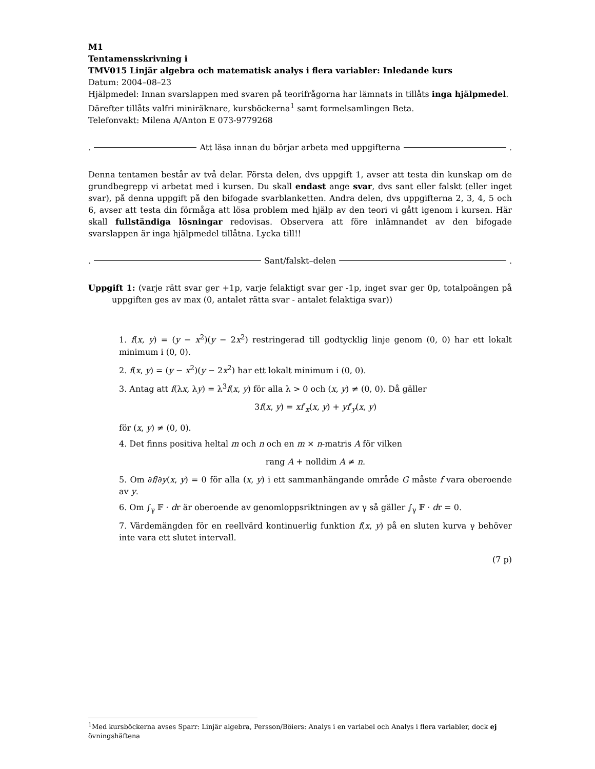M1
Tentamensskrivning i
TMV015 Linjär algebra och matematisk analys i flera variabler: Inledande kurs
Datum: 2004–08–23
Hjälpmedel: Innan svarslappen med svaren på teorifrågorna har lämnats in tillåts inga hjälpmedel. Därefter tillåts valfri miniräknare, kursböckerna<sup>1</sup> samt formelsamlingen Beta.
Telefonvakt: Milena A/Anton E 073-9779268
. Att läsa innan du börjar arbeta med uppgifterna .
Denna tentamen består av två delar. Första delen, dvs uppgift 1, avser att testa din kunskap om de grundbegrepp vi arbetat med i kursen. Du skall endast ange svar, dvs sant eller falskt (eller inget svar), på denna uppgift på den bifogade svarblanketten. Andra delen, dvs uppgifterna 2, 3, 4, 5 och 6, avser att testa din förmåga att lösa problem med hjälp av den teori vi gått igenom i kursen. Här skall fullständiga lösningar redovisas. Observera att före inlämnandet av den bifogade svarslappen är inga hjälpmedel tillåtna. Lycka till!!
. Sant/falskt–delen .
Uppgift 1: (varje rätt svar ger +1p, varje felaktigt svar ger -1p, inget svar ger 0p, totalpoängen på uppgiften ges av max (0, antalet rätta svar - antalet felaktiga svar))
1. f(x, y) = (y − x<sup>2</sup>)(y − 2x<sup>2</sup>) restringerad till godtycklig linje genom (0, 0) har ett lokalt minimum i (0, 0).
2. f(x, y) = (y − x<sup>2</sup>)(y − 2x<sup>2</sup>) har ett lokalt minimum i (0, 0).
3. Antag att f(λx, λy) = λ<sup>3</sup>f(x, y) för alla λ > 0 och (x, y) ≠ (0, 0). Då gäller
3f(x, y) = xf′<sub>x</sub>(x, y) + yf′<sub>y</sub>(x, y)
för (x, y) ≠ (0, 0).
4. Det finns positiva heltal m och n och en m × n-matris A för vilken
rang A + nolldim A ≠ n.
5. Om ∂f/∂y(x, y) = 0 för alla (x, y) i ett sammanhängande område G måste f vara oberoende av y.
6. Om ∫<sub>γ</sub> 𝔽 · dr är oberoende av genomloppsriktningen av γ så gäller ∫<sub>γ</sub> 𝔽 · dr = 0.
7. Värdemängden för en reellvärd kontinuerlig funktion f(x, y) på en sluten kurva γ behöver inte vara ett slutet intervall.
(7 p)
<sup>1</sup> Med kursböckerna avses Sparr: Linjär algebra, Persson/Böiers: Analys i en variabel och Analys i flera variabler, dock ej övningshäftena